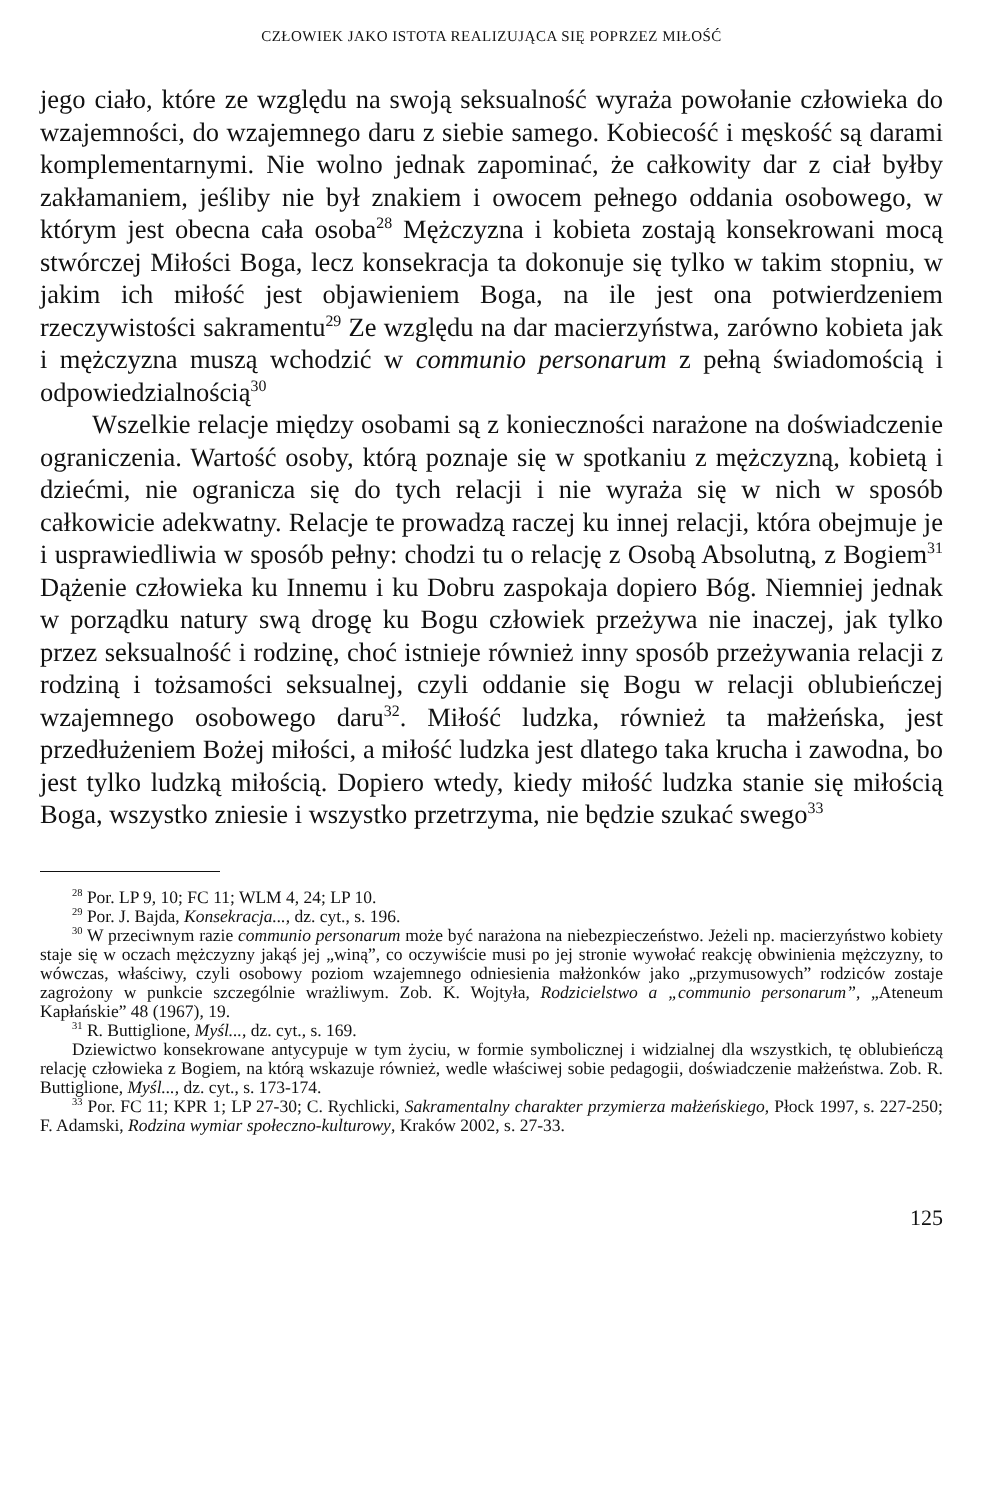CZŁOWIEK JAKO ISTOTA REALIZUJĄCA SIĘ POPRZEZ MIŁOŚĆ
jego ciało, które ze względu na swoją seksualność wyraża powołanie człowieka do wzajemności, do wzajemnego daru z siebie samego. Kobiecość i męskość są darami komplementarnymi. Nie wolno jednak zapominać, że całkowity dar z ciał byłby zakłamaniem, jeśliby nie był znakiem i owocem pełnego oddania osobowego, w którym jest obecna cała osoba<sup>28</sup> Mężczyzna i kobieta zostają konsekrowani mocą stwórczej Miłości Boga, lecz konsekracja ta dokonuje się tylko w takim stopniu, w jakim ich miłość jest objawieniem Boga, na ile jest ona potwierdzeniem rzeczywistości sakramentu<sup>29</sup> Ze względu na dar macierzyństwa, zarówno kobieta jak i mężczyzna muszą wchodzić w communio personarum z pełną świadomością i odpowiedzialnością<sup>30</sup>
Wszelkie relacje między osobami są z konieczności narażone na doświadczenie ograniczenia. Wartość osoby, którą poznaje się w spotkaniu z mężczyzną, kobietą i dziećmi, nie ogranicza się do tych relacji i nie wyraża się w nich w sposób całkowicie adekwatny. Relacje te prowadzą raczej ku innej relacji, która obejmuje je i usprawiedliwia w sposób pełny: chodzi tu o relację z Osobą Absolutną, z Bogiem<sup>31</sup> Dążenie człowieka ku Innemu i ku Dobru zaspokaja dopiero Bóg. Niemniej jednak w porządku natury swą drogę ku Bogu człowiek przeżywa nie inaczej, jak tylko przez seksualność i rodzinę, choć istnieje również inny sposób przeżywania relacji z rodziną i tożsamości seksualnej, czyli oddanie się Bogu w relacji oblubieńczej wzajemnego osobowego daru<sup>32</sup>. Miłość ludzka, również ta małżeńska, jest przedłużeniem Bożej miłości, a miłość ludzka jest dlatego taka krucha i zawodna, bo jest tylko ludzką miłością. Dopiero wtedy, kiedy miłość ludzka stanie się miłością Boga, wszystko zniesie i wszystko przetrzyma, nie będzie szukać swego<sup>33</sup>
<sup>28</sup> Por. LP 9, 10; FC 11; WLM 4, 24; LP 10.
<sup>29</sup> Por. J. Bajda, Konsekracja..., dz. cyt., s. 196.
<sup>30</sup> W przeciwnym razie communio personarum może być narażona na niebezpieczeństwo. Jeżeli np. macierzyństwo kobiety staje się w oczach mężczyzny jakąś jej „winą”, co oczywiście musi po jej stronie wywołać reakcję obwinienia mężczyzny, to wówczas, właściwy, czyli osobowy poziom wzajemnego odniesienia małżonków jako „przymusowych” rodziców zostaje zagrożony w punkcie szczególnie wrażliwym. Zob. K. Wojtyła, Rodzicielstwo a „communio personarum”, „Ateneum Kapłańskie” 48 (1967), 19.
<sup>31</sup> R. Buttiglione, Myśl..., dz. cyt., s. 169.
Dziewictwo konsekrowane antycypuje w tym życiu, w formie symbolicznej i widzialnej dla wszystkich, tę oblubieńczą relację człowieka z Bogiem, na którą wskazuje również, wedle właściwej sobie pedagogii, doświadczenie małżeństwa. Zob. R. Buttiglione, Myśl..., dz. cyt., s. 173-174.
<sup>33</sup> Por. FC 11; KPR 1; LP 27-30; C. Rychlicki, Sakramentalny charakter przymierza małżeńskiego, Płock 1997, s. 227-250; F. Adamski, Rodzina wymiar społeczno-kulturowy, Kraków 2002, s. 27-33.
125